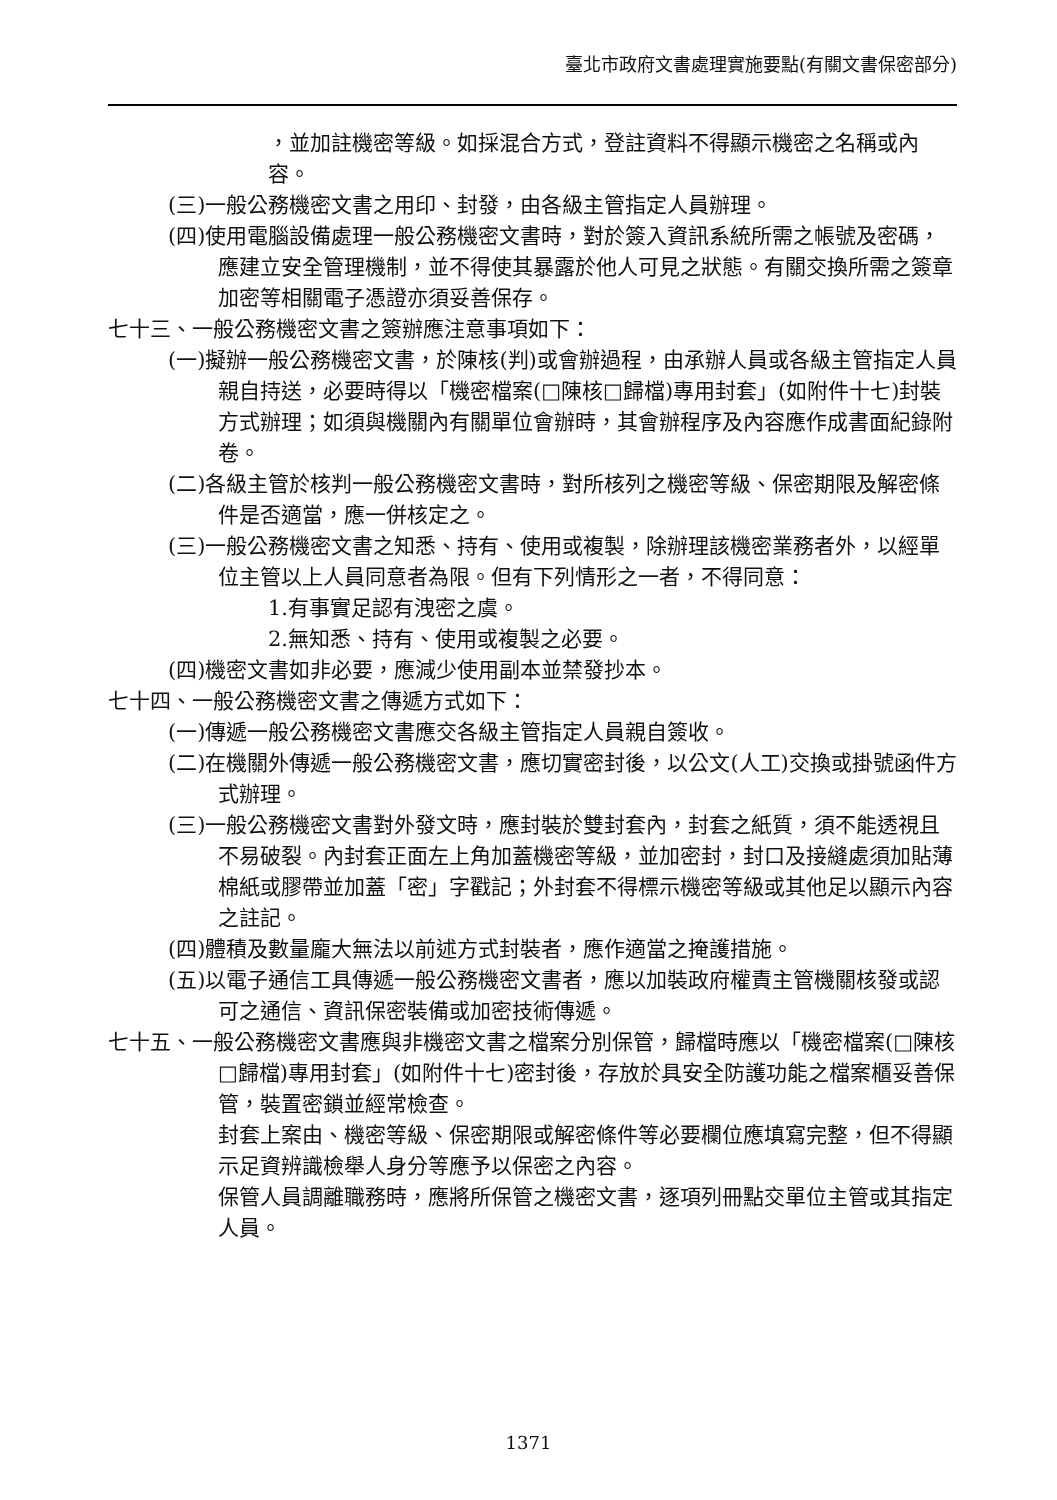臺北市政府文書處理實施要點(有關文書保密部分)
，並加註機密等級。如採混合方式，登註資料不得顯示機密之名稱或內容。
(三)一般公務機密文書之用印、封發，由各級主管指定人員辦理。
(四)使用電腦設備處理一般公務機密文書時，對於簽入資訊系統所需之帳號及密碼，應建立安全管理機制，並不得使其暴露於他人可見之狀態。有關交換所需之簽章加密等相關電子憑證亦須妥善保存。
七十三、一般公務機密文書之簽辦應注意事項如下：
(一)擬辦一般公務機密文書，於陳核(判)或會辦過程，由承辦人員或各級主管指定人員親自持送，必要時得以「機密檔案(□陳核□歸檔)專用封套」(如附件十七)封裝方式辦理；如須與機關內有關單位會辦時，其會辦程序及內容應作成書面紀錄附卷。
(二)各級主管於核判一般公務機密文書時，對所核列之機密等級、保密期限及解密條件是否適當，應一併核定之。
(三)一般公務機密文書之知悉、持有、使用或複製，除辦理該機密業務者外，以經單位主管以上人員同意者為限。但有下列情形之一者，不得同意：
1.有事實足認有洩密之虞。
2.無知悉、持有、使用或複製之必要。
(四)機密文書如非必要，應減少使用副本並禁發抄本。
七十四、一般公務機密文書之傳遞方式如下：
(一)傳遞一般公務機密文書應交各級主管指定人員親自簽收。
(二)在機關外傳遞一般公務機密文書，應切實密封後，以公文(人工)交換或掛號函件方式辦理。
(三)一般公務機密文書對外發文時，應封裝於雙封套內，封套之紙質，須不能透視且不易破裂。內封套正面左上角加蓋機密等級，並加密封，封口及接縫處須加貼薄棉紙或膠帶並加蓋「密」字戳記；外封套不得標示機密等級或其他足以顯示內容之註記。
(四)體積及數量龐大無法以前述方式封裝者，應作適當之掩護措施。
(五)以電子通信工具傳遞一般公務機密文書者，應以加裝政府權責主管機關核發或認可之通信、資訊保密裝備或加密技術傳遞。
七十五、一般公務機密文書應與非機密文書之檔案分別保管，歸檔時應以「機密檔案(□陳核□歸檔)專用封套」(如附件十七)密封後，存放於具安全防護功能之檔案櫃妥善保管，裝置密鎖並經常檢查。
封套上案由、機密等級、保密期限或解密條件等必要欄位應填寫完整，但不得顯示足資辨識檢舉人身分等應予以保密之內容。
保管人員調離職務時，應將所保管之機密文書，逐項列冊點交單位主管或其指定人員。
1371